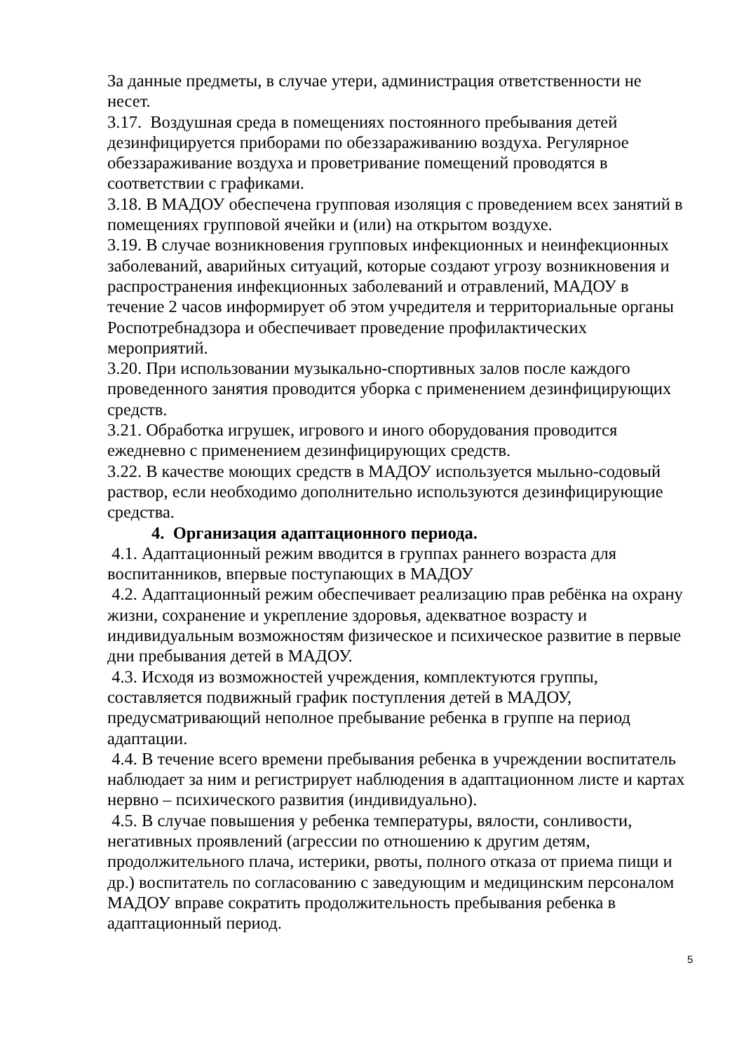За данные предметы, в случае утери, администрация ответственности не несет.
3.17. Воздушная среда в помещениях постоянного пребывания детей дезинфицируется приборами по обеззараживанию воздуха. Регулярное обеззараживание воздуха и проветривание помещений проводятся в соответствии с графиками.
3.18. В МАДОУ обеспечена групповая изоляция с проведением всех занятий в помещениях групповой ячейки и (или) на открытом воздухе.
3.19. В случае возникновения групповых инфекционных и неинфекционных заболеваний, аварийных ситуаций, которые создают угрозу возникновения и распространения инфекционных заболеваний и отравлений, МАДОУ в течение 2 часов информирует об этом учредителя и территориальные органы Роспотребнадзора и обеспечивает проведение профилактических мероприятий.
3.20. При использовании музыкально-спортивных залов после каждого проведенного занятия проводится уборка с применением дезинфицирующих средств.
3.21. Обработка игрушек, игрового и иного оборудования проводится ежедневно с применением дезинфицирующих средств.
3.22. В качестве моющих средств в МАДОУ используется мыльно-содовый раствор, если необходимо дополнительно используются дезинфицирующие средства.
4. Организация адаптационного периода.
4.1. Адаптационный режим вводится в группах раннего возраста для воспитанников, впервые поступающих в МАДОУ
4.2. Адаптационный режим обеспечивает реализацию прав ребёнка на охрану жизни, сохранение и укрепление здоровья, адекватное возрасту и индивидуальным возможностям физическое и психическое развитие в первые дни пребывания детей в МАДОУ.
4.3. Исходя из возможностей учреждения, комплектуются группы, составляется подвижный график поступления детей в МАДОУ, предусматривающий неполное пребывание ребенка в группе на период адаптации.
4.4. В течение всего времени пребывания ребенка в учреждении воспитатель наблюдает за ним и регистрирует наблюдения в адаптационном листе и картах нервно – психического развития (индивидуально).
4.5. В случае повышения у ребенка температуры, вялости, сонливости, негативных проявлений (агрессии по отношению к другим детям, продолжительного плача, истерики, рвоты, полного отказа от приема пищи и др.) воспитатель по согласованию с заведующим и медицинским персоналом МАДОУ вправе сократить продолжительность пребывания ребенка в адаптационный период.
5